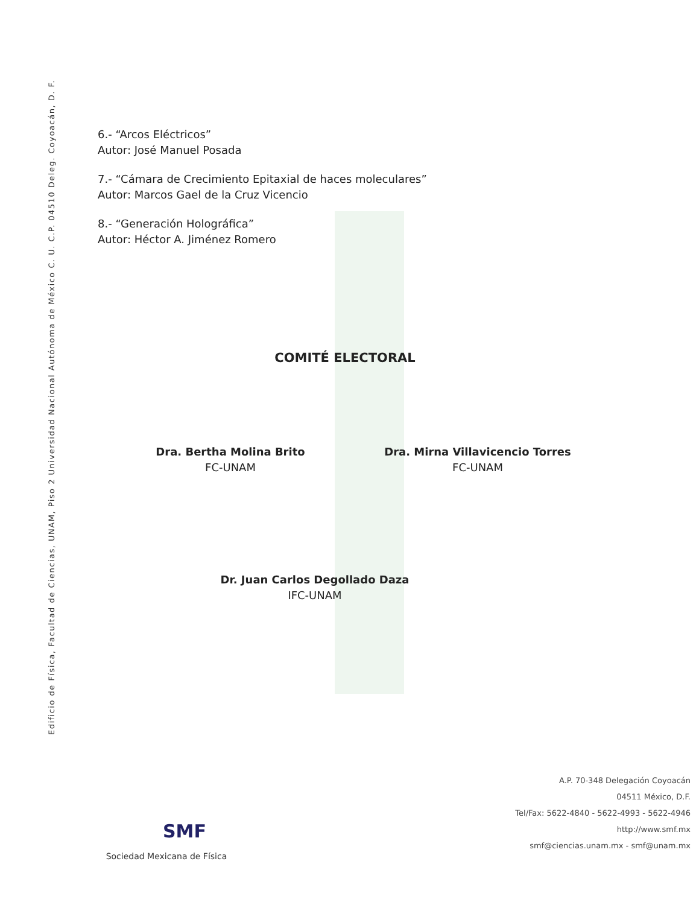Edificio de Física, Facultad de Ciencias, UNAM, Piso 2 Universidad Nacional Autónoma de México C. U. C.P. 04510 Deleg. Coyoacán, D. F.
6.- “Arcos Eléctricos”
Autor: José Manuel Posada
7.- “Cámara de Crecimiento Epitaxial de haces moleculares”
Autor: Marcos Gael de la Cruz Vicencio
8.- “Generación Holográfica”
Autor: Héctor A. Jiménez Romero
COMITÉ ELECTORAL
Dra. Bertha Molina Brito
FC-UNAM
Dra. Mirna Villavicencio Torres
FC-UNAM
Dr. Juan Carlos Degollado Daza
IFC-UNAM
SMF
Sociedad Mexicana de Física
A.P. 70-348 Delegación Coyoacán
04511 México, D.F.
Tel/Fax: 5622-4840 - 5622-4993 - 5622-4946
http://www.smf.mx
smf@ciencias.unam.mx - smf@unam.mx